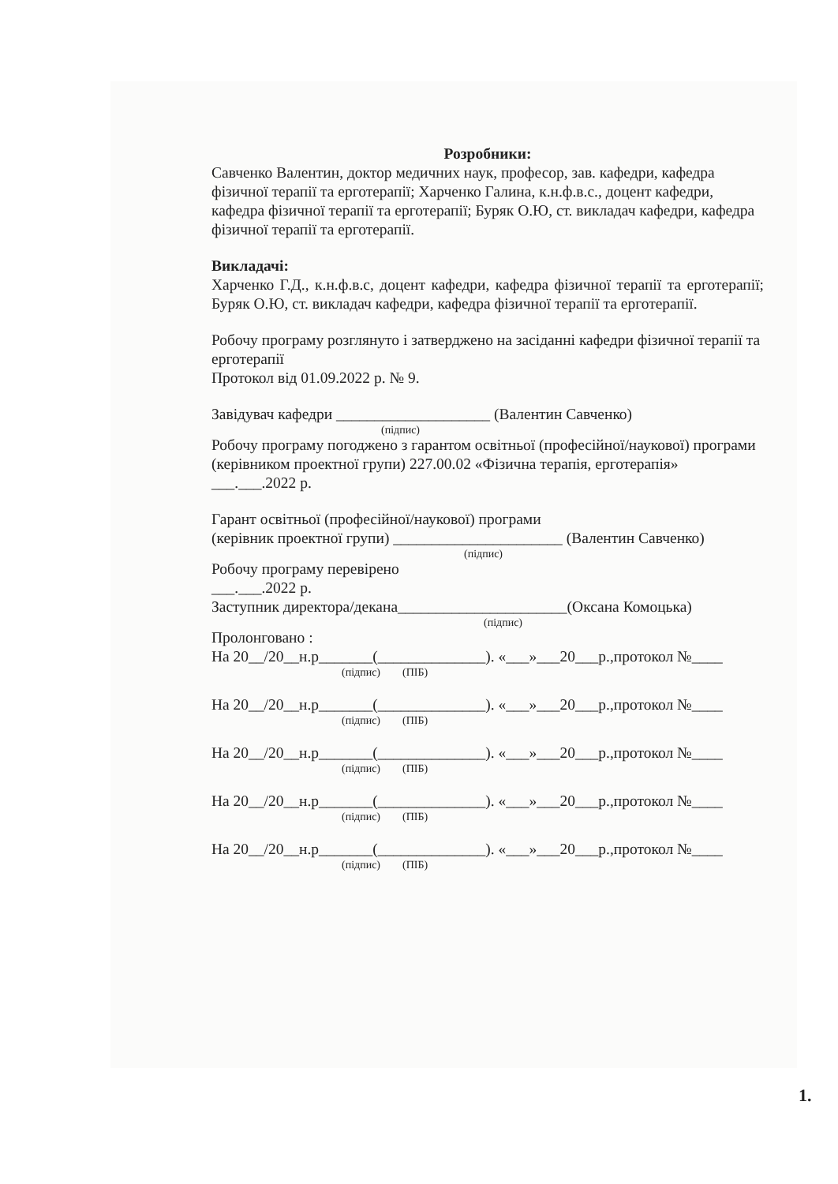Розробники:
Савченко Валентин, доктор медичних наук, професор, зав. кафедри, кафедра фізичної терапії та ерготерапії; Харченко Галина, к.н.ф.в.с., доцент кафедри, кафедра фізичної терапії та ерготерапії; Буряк О.Ю, ст. викладач кафедри, кафедра фізичної терапії та ерготерапії.
Викладачі:
Харченко Г.Д., к.н.ф.в.с, доцент кафедри, кафедра фізичної терапії та ерготерапії; Буряк О.Ю, ст. викладач кафедри, кафедра фізичної терапії та ерготерапії.
Робочу програму розглянуто і затверджено на засіданні кафедри фізичної терапії та ерготерапії
Протокол від 01.09.2022 р. № 9.
Завідувач кафедри ____________________ (Валентин Савченко)
(підпис)
Робочу програму погоджено з гарантом освітньої (професійної/наукової) програми (керівником проектної групи) 227.00.02 «Фізична терапія, ерготерапія»
___.___.2022 р.
Гарант освітньої (професійної/наукової) програми
(керівник проектної групи) ______________________ (Валентин Савченко)
(підпис)
Робочу програму перевірено
___.___.2022 р.
Заступник директора/декана______________________(Оксана Комоцька)
(підпис)
Пролонговано :
На 20__/20__н.р_______(______________). «___»___20___р.,протокол №____
(підпис) (ПІБ)
На 20__/20__н.р_______(______________). «___»___20___р.,протокол №____
(підпис) (ПІБ)
На 20__/20__н.р_______(______________). «___»___20___р.,протокол №____
(підпис) (ПІБ)
На 20__/20__н.р_______(______________). «___»___20___р.,протокол №____
(підпис) (ПІБ)
На 20__/20__н.р_______(______________). «___»___20___р.,протокол №____
(підпис) (ПІБ)
1.